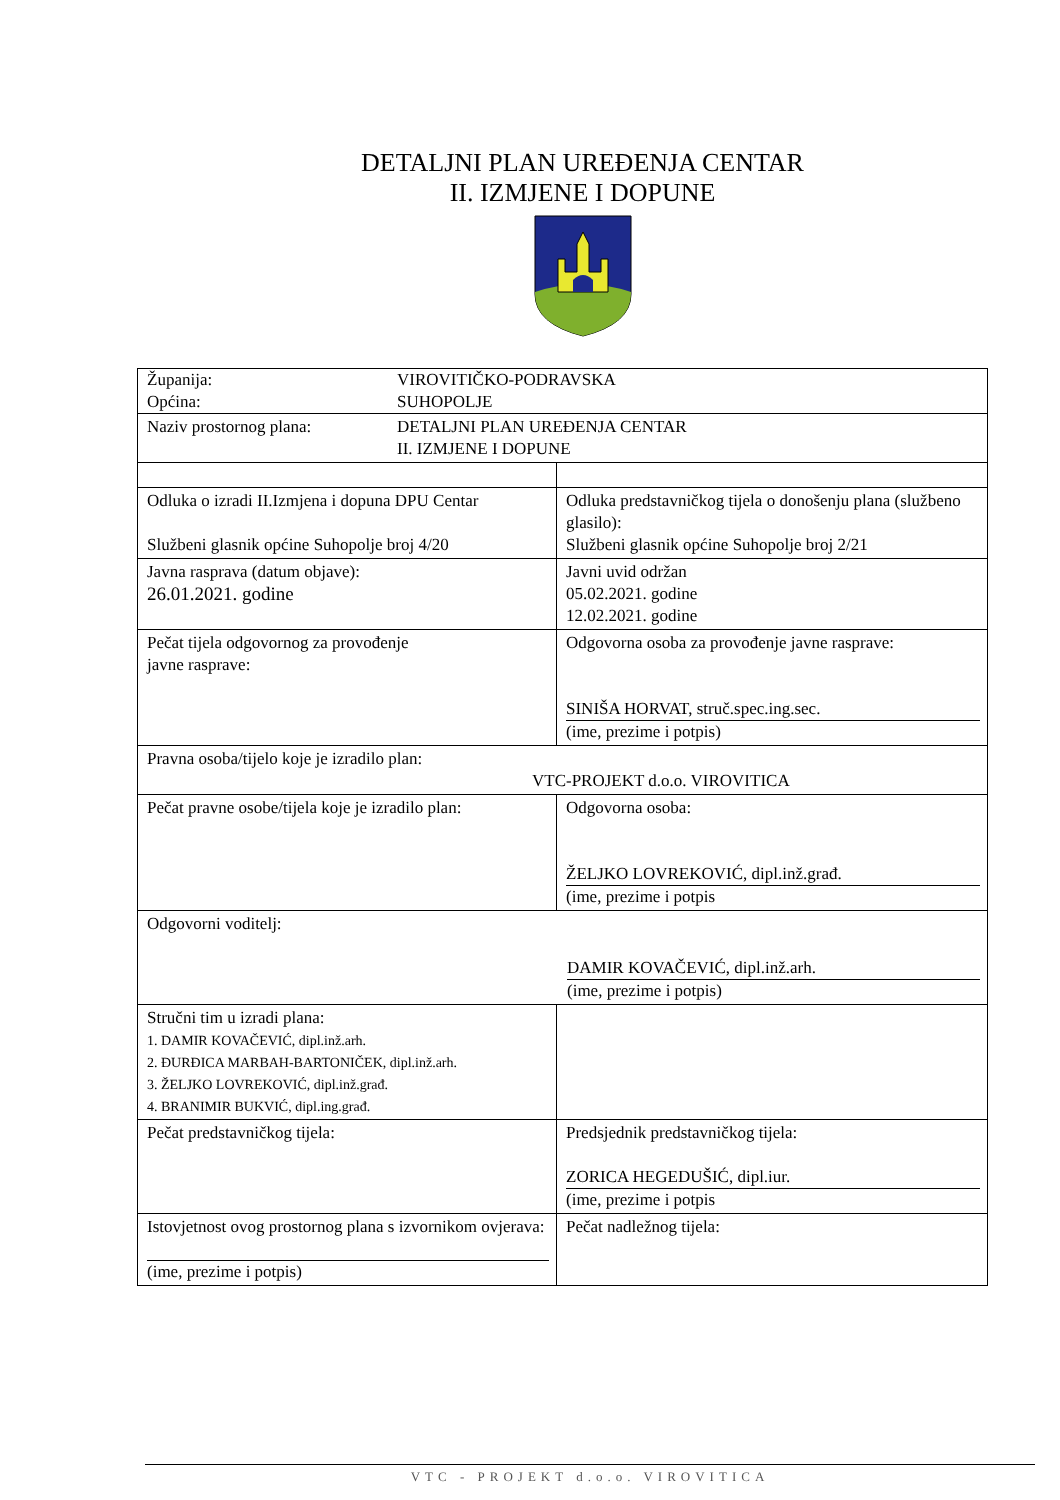DETALJNI PLAN UREĐENJA CENTAR
II. IZMJENE I DOPUNE
| Županija: Općina: VIROVITIČKO-PODRAVSKA SUHOPOLJE | |
| Naziv prostornog plana: DETALJNI PLAN UREĐENJA CENTAR II. IZMJENE I DOPUNE | |
| Odluka o izradi II.Izmjena i dopuna DPU Centar Službeni glasnik općine Suhopolje broj 4/20 | Odluka predstavničkog tijela o donošenju plana (službeno glasilo): Službeni glasnik općine Suhopolje broj 2/21 |
| Javna rasprava (datum objave): 26.01.2021. godine | Javni uvid održan 05.02.2021. godine 12.02.2021. godine |
| Pečat tijela odgovornog za provođenje javne rasprave: | Odgovorna osoba za provođenje javne rasprave: SINIŠA HORVAT, struč.spec.ing.sec. (ime, prezime i potpis) |
| Pravna osoba/tijelo koje je izradilo plan: VTC-PROJEKT d.o.o. VIROVITICA | |
| Pečat pravne osobe/tijela koje je izradilo plan: | Odgovorna osoba: ŽELJKO LOVREKOVIĆ, dipl.inž.građ. (ime, prezime i potpis |
| Odgovorni voditelj: DAMIR KOVAČEVIĆ, dipl.inž.arh. (ime, prezime i potpis) | |
| Stručni tim u izradi plana: 1. DAMIR KOVAČEVIĆ, dipl.inž.arh. 2. ĐURĐICA MARBAH-BARTONIČEK, dipl.inž.arh. 3. ŽELJKO LOVREKOVIĆ, dipl.inž.građ. 4. BRANIMIR BUKVIĆ, dipl.ing.građ. | |
| Pečat predstavničkog tijela: | Predsjednik predstavničkog tijela: ZORICA HEGEDUŠIĆ, dipl.iur. (ime, prezime i potpis |
| Istovjetnost ovog prostornog plana s izvornikom ovjerava: (ime, prezime i potpis) | Pečat nadležnog tijela: |
VTC - PROJEKT d.o.o. VIROVITICA